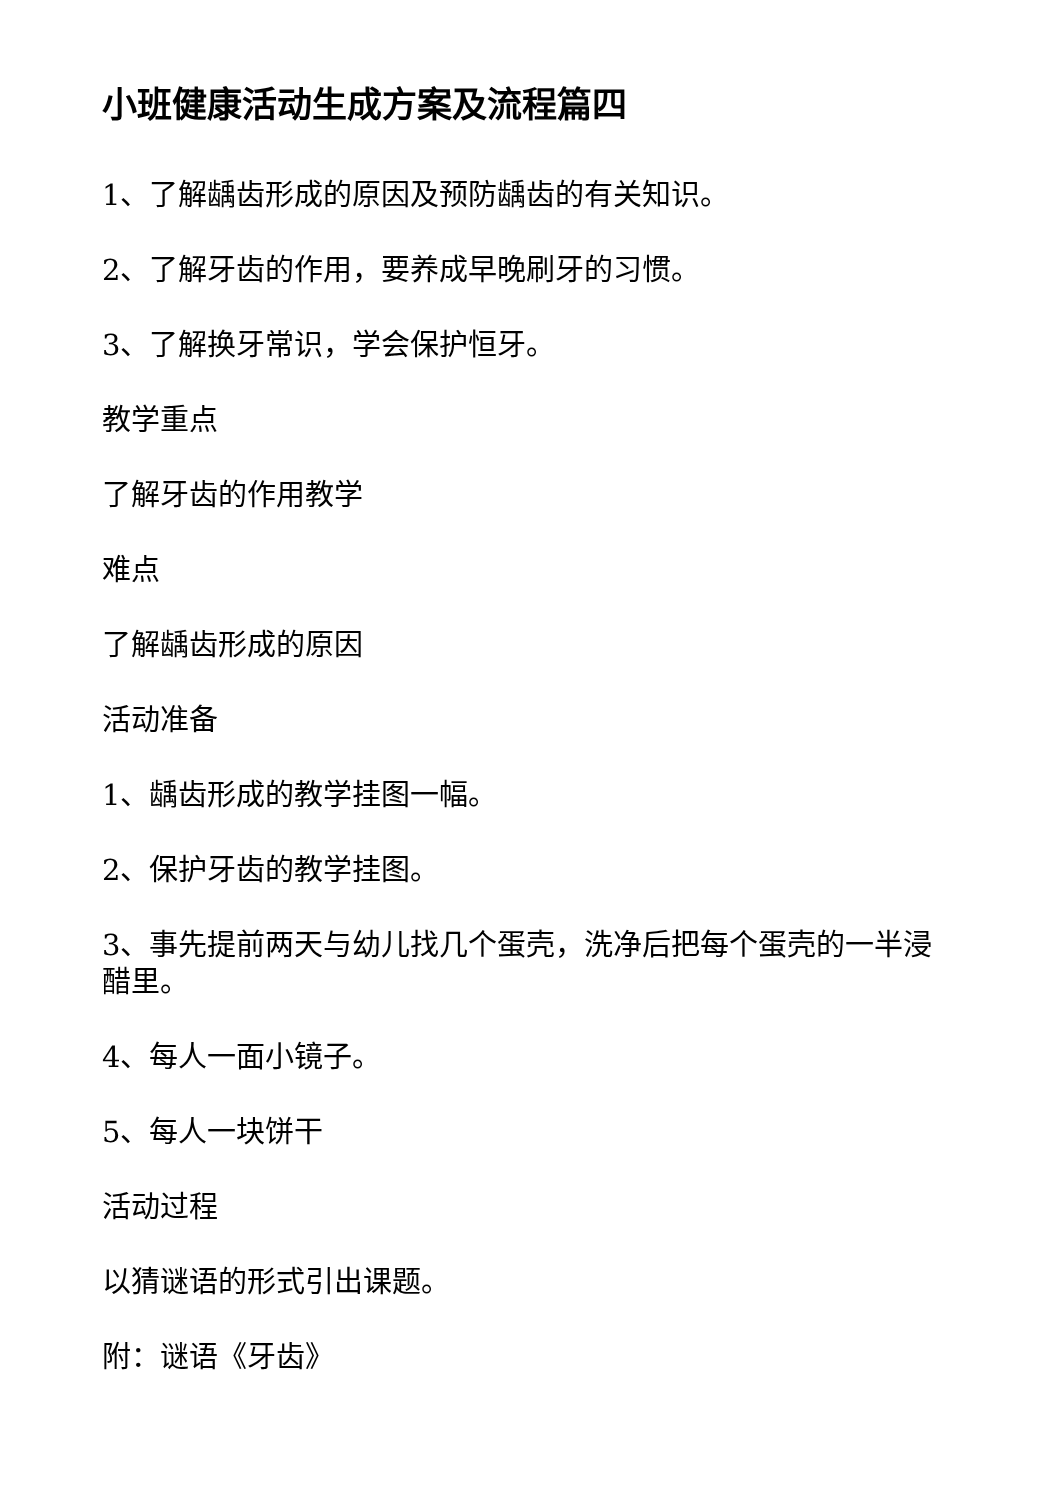小班健康活动生成方案及流程篇四
1、了解龋齿形成的原因及预防龋齿的有关知识。
2、了解牙齿的作用，要养成早晚刷牙的习惯。
3、了解换牙常识，学会保护恒牙。
教学重点
了解牙齿的作用教学
难点
了解龋齿形成的原因
活动准备
1、龋齿形成的教学挂图一幅。
2、保护牙齿的教学挂图。
3、事先提前两天与幼儿找几个蛋壳，洗净后把每个蛋壳的一半浸醋里。
4、每人一面小镜子。
5、每人一块饼干
活动过程
以猜谜语的形式引出课题。
附：谜语《牙齿》